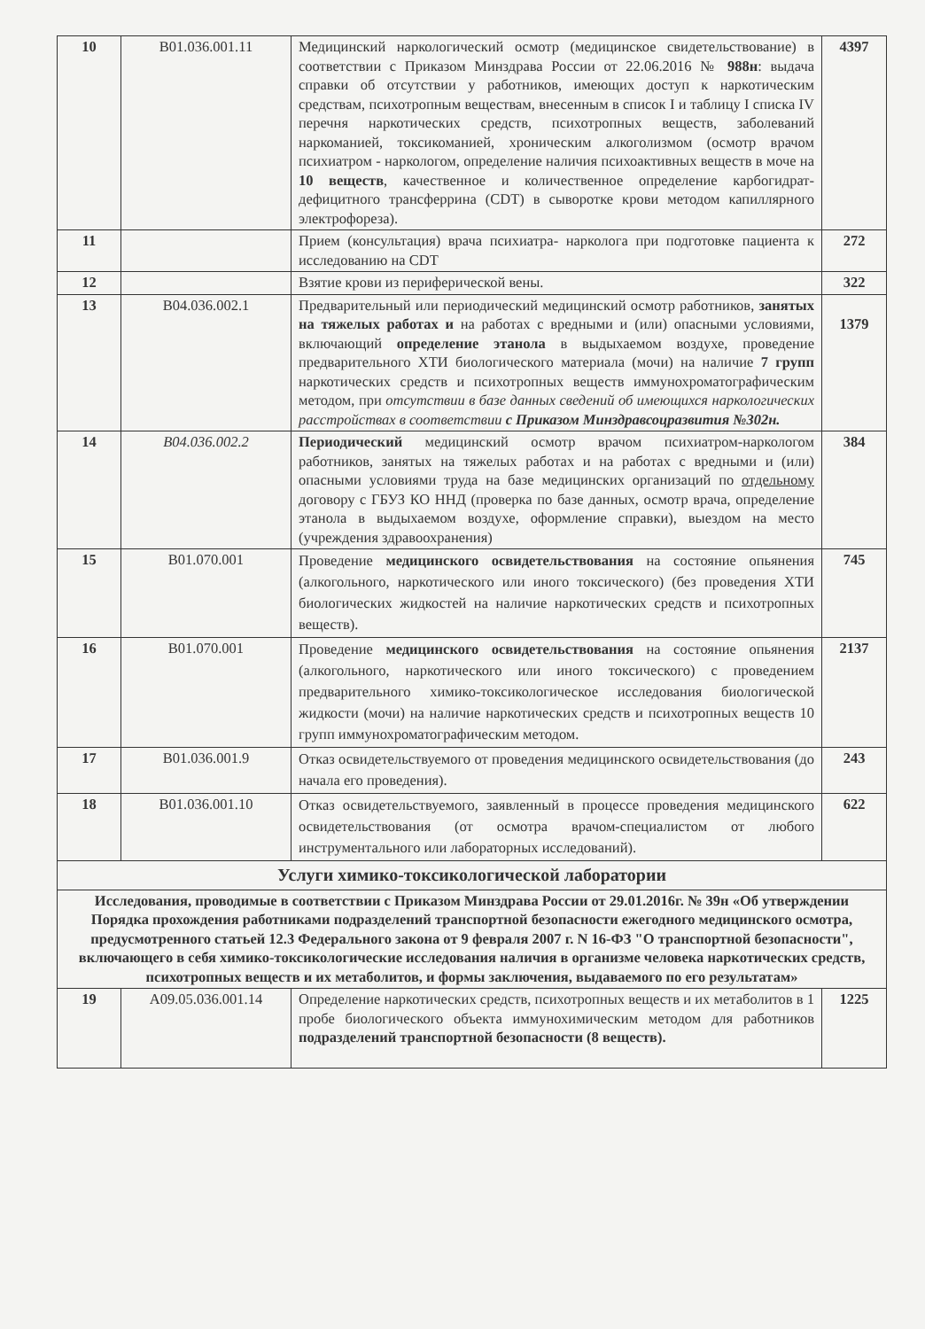| 10 | B01.036.001.11 | Медицинский наркологический осмотр (медицинское свидетельствование) в соответствии с Приказом Минздрава России от 22.06.2016 № 988н : выдача справки об отсутствии у работников, имеющих доступ к наркотическим средствам, психотропным веществам, внесенным в список I и таблицу I списка IV перечня наркотических средств, психотропных веществ, заболеваний наркоманией, токсикоманией, хроническим алкоголизмом (осмотр врачом психиатром - наркологом, определение наличия психоактивных веществ в моче на 10 веществ , качественное и количественное определение карбогидрат-дефицитного трансферрина (CDT) в сыворотке крови методом капиллярного электрофореза). | 4397 |
| 11 | | Прием (консультация) врача психиатра- нарколога при подготовке пациента к исследованию на CDT | 272 |
| 12 | | Взятие крови из периферической вены. | 322 |
| 13 | B04.036.002.1 | Предварительный или периодический медицинский осмотр работников, занятых на тяжелых работах и на работах с вредными и (или) опасными условиями, включающий определение этанола в выдыхаемом воздухе, проведение предварительного ХТИ биологического материала (мочи) на наличие 7 групп наркотических средств и психотропных веществ иммунохроматографическим методом, при отсутствии в базе данных сведений об имеющихся наркологических расстройствах в соответствии с Приказом Минздравсоцразвития №302н. | 1379 |
| 14 | B04.036.002.2 | Периодический медицинский осмотр врачом психиатром-наркологом работников, занятых на тяжелых работах и на работах с вредными и (или) опасными условиями труда на базе медицинских организаций по отдельному договору с ГБУЗ КО ННД (проверка по базе данных, осмотр врача, определение этанола в выдыхаемом воздухе, оформление справки), выездом на место (учреждения здравоохранения) | 384 |
| 15 | B01.070.001 | Проведение медицинского освидетельствования на состояние опьянения (алкогольного, наркотического или иного токсического) (без проведения ХТИ биологических жидкостей на наличие наркотических средств и психотропных веществ). | 745 |
| 16 | B01.070.001 | Проведение медицинского освидетельствования на состояние опьянения (алкогольного, наркотического или иного токсического) с проведением предварительного химико-токсикологическое исследования биологической жидкости (мочи) на наличие наркотических средств и психотропных веществ 10 групп иммунохроматографическим методом. | 2137 |
| 17 | B01.036.001.9 | Отказ освидетельствуемого от проведения медицинского освидетельствования (до начала его проведения). | 243 |
| 18 | B01.036.001.10 | Отказ освидетельствуемого, заявленный в процессе проведения медицинского освидетельствования (от осмотра врачом-специалистом от любого инструментального или лабораторных исследований). | 622 |
| Услуги химико-токсикологической лаборатории | | | |
| Исследования, проводимые в соответствии с Приказом Минздрава России от 29.01.2016г. № 39н «Об утверждении Порядка прохождения работниками подразделений транспортной безопасности ежегодного медицинского осмотра, предусмотренного статьей 12.3 Федерального закона от 9 февраля 2007 г. N 16-ФЗ "О транспортной безопасности", включающего в себя химико-токсикологические исследования наличия в организме человека наркотических средств, психотропных веществ и их метаболитов, и формы заключения, выдаваемого по его результатам» | | | |
| 19 | A09.05.036.001.14 | Определение наркотических средств, психотропных веществ и их метаболитов в 1 пробе биологического объекта иммунохимическим методом для работников подразделений транспортной безопасности (8 веществ). | 1225 |